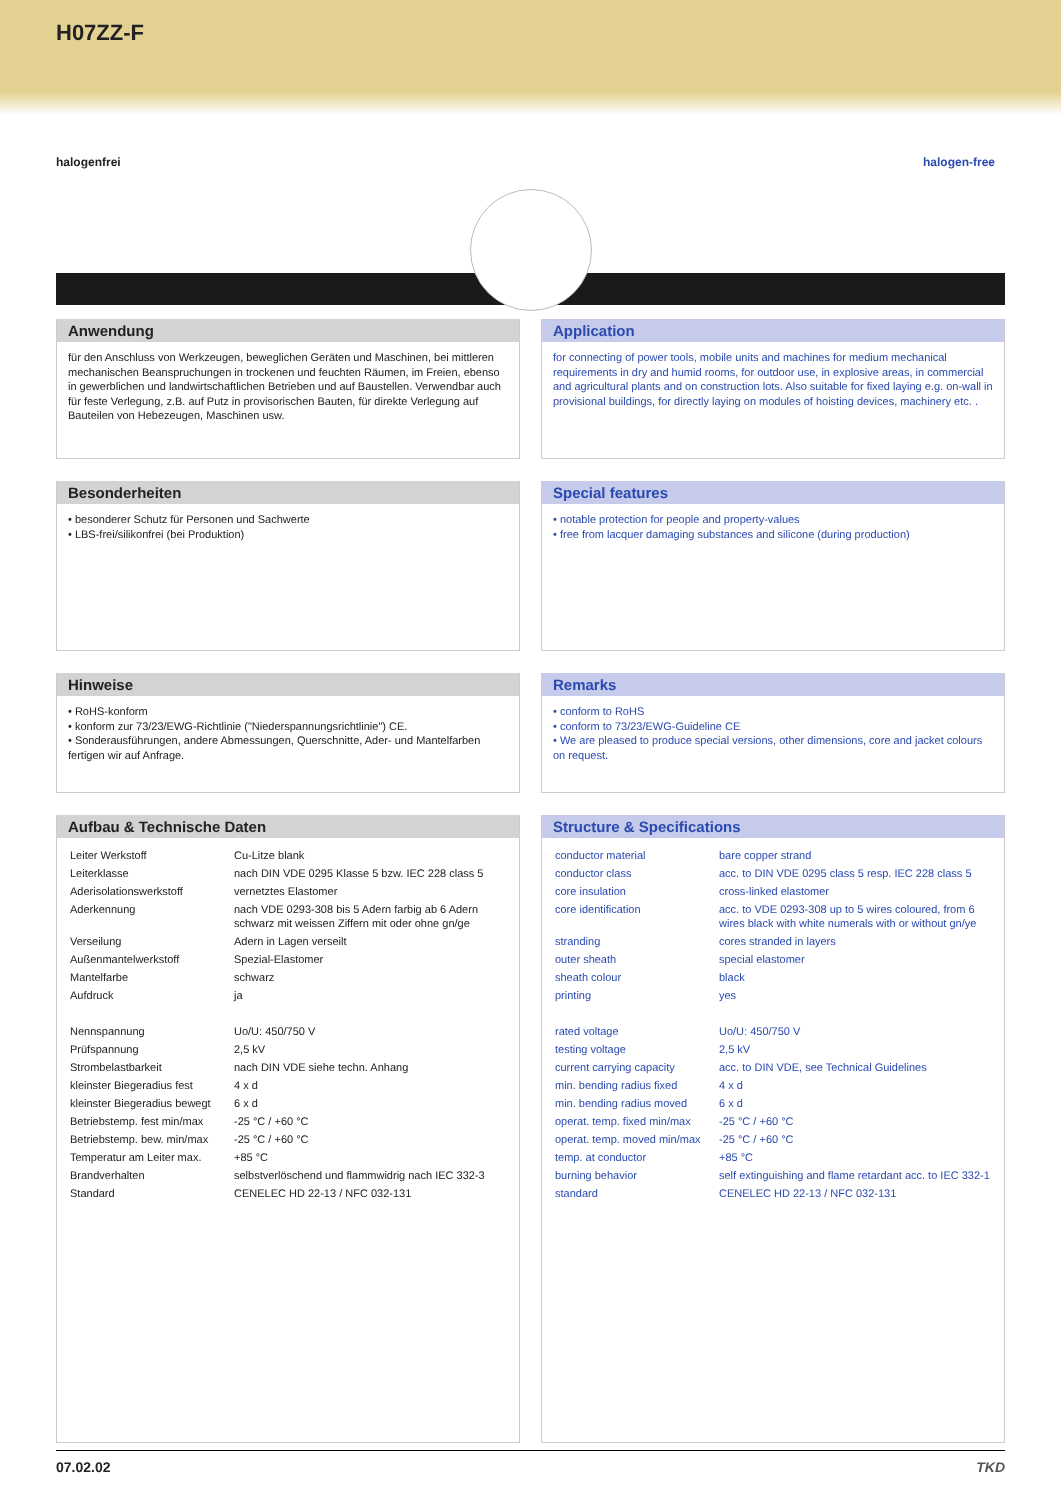H07ZZ-F
halogenfrei halogen-free
Anwendung
für den Anschluss von Werkzeugen, beweglichen Geräten und Maschinen, bei mittleren mechanischen Beanspruchungen in trockenen und feuchten Räumen, im Freien, ebenso in gewerblichen und landwirtschaftlichen Betrieben und auf Baustellen. Verwendbar auch für feste Verlegung, z.B. auf Putz in provisorischen Bauten, für direkte Verlegung auf Bauteilen von Hebezeugen, Maschinen usw.
Application
for connecting of power tools, mobile units and machines for medium mechanical requirements in dry and humid rooms, for outdoor use, in explosive areas, in commercial and agricultural plants and on construction lots. Also suitable for fixed laying e.g. on-wall in provisional buildings, for directly laying on modules of hoisting devices, machinery etc. .
Besonderheiten
• besonderer Schutz für Personen und Sachwerte
• LBS-frei/silikonfrei (bei Produktion)
Special features
• notable protection for people and property-values
• free from lacquer damaging substances and silicone (during production)
Hinweise
• RoHS-konform
• konform zur 73/23/EWG-Richtlinie ("Niederspannungsrichtlinie") CE.
• Sonderausführungen, andere Abmessungen, Querschnitte, Ader- und Mantelfarben fertigen wir auf Anfrage.
Remarks
• conform to RoHS
• conform to 73/23/EWG-Guideline CE
• We are pleased to produce special versions, other dimensions, core and jacket colours on request.
Aufbau & Technische Daten
| Leiter Werkstoff | Cu-Litze blank |
| Leiterklasse | nach DIN VDE 0295 Klasse 5 bzw. IEC 228 class 5 |
| Aderisolationswerkstoff | vernetztes Elastomer |
| Aderkennung | nach VDE 0293-308 bis 5 Adern farbig ab 6 Adern schwarz mit weissen Ziffern mit oder ohne gn/ge |
| Verseilung | Adern in Lagen verseilt |
| Außenmantelwerkstoff | Spezial-Elastomer |
| Mantelfarbe | schwarz |
| Aufdruck | ja |
| Nennspannung | Uo/U: 450/750 V |
| Prüfspannung | 2,5 kV |
| Strombelastbarkeit | nach DIN VDE siehe techn. Anhang |
| kleinster Biegeradius fest | 4 x d |
| kleinster Biegeradius bewegt | 6 x d |
| Betriebstemp. fest min/max | -25 °C / +60 °C |
| Betriebstemp. bew. min/max | -25 °C / +60 °C |
| Temperatur am Leiter max. | +85 °C |
| Brandverhalten | selbstverlöschend und flammwidrig nach IEC 332-3 |
| Standard | CENELEC HD 22-13 / NFC 032-131 |
Structure & Specifications
| conductor material | bare copper strand |
| conductor class | acc. to DIN VDE 0295 class 5 resp. IEC 228 class 5 |
| core insulation | cross-linked elastomer |
| core identification | acc. to VDE 0293-308 up to 5 wires coloured, from 6 wires black with white numerals with or without gn/ye |
| stranding | cores stranded in layers |
| outer sheath | special elastomer |
| sheath colour | black |
| printing | yes |
| rated voltage | Uo/U: 450/750 V |
| testing voltage | 2,5 kV |
| current carrying capacity | acc. to DIN VDE, see Technical Guidelines |
| min. bending radius fixed | 4 x d |
| min. bending radius moved | 6 x d |
| operat. temp. fixed min/max | -25 °C / +60 °C |
| operat. temp. moved min/max | -25 °C / +60 °C |
| temp. at conductor | +85 °C |
| burning behavior | self extinguishing and flame retardant acc. to IEC 332-1 |
| standard | CENELEC HD 22-13 / NFC 032-131 |
07.02.02 TKD